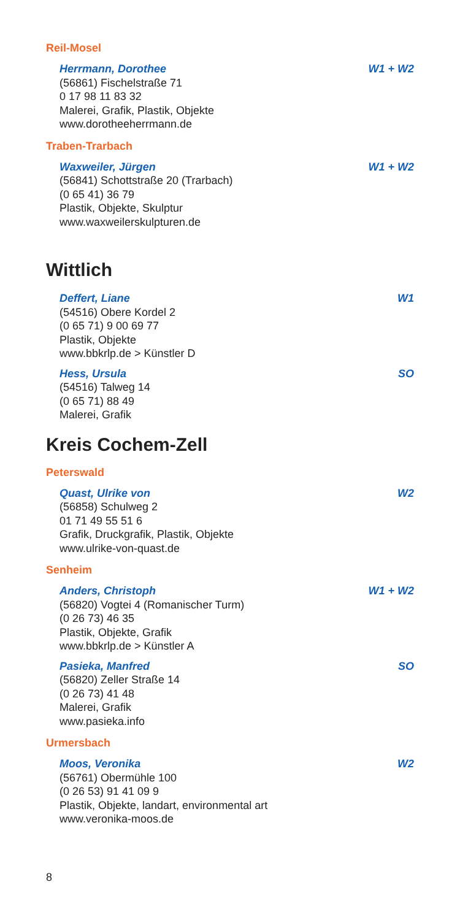Reil-Mosel
Herrmann, Dorothee W1 + W2
(56861) Fischelstraße 71
0 17 98 11 83 32
Malerei, Grafik, Plastik, Objekte
www.dorotheeherrmann.de
Traben-Trarbach
Waxweiler, Jürgen W1 + W2
(56841) Schottstraße 20 (Trarbach)
(0 65 41) 36 79
Plastik, Objekte, Skulptur
www.waxweilerskulpturen.de
Wittlich
Deffert, Liane W1
(54516) Obere Kordel 2
(0 65 71) 9 00 69 77
Plastik, Objekte
www.bbkrlp.de > Künstler D
Hess, Ursula SO
(54516) Talweg 14
(0 65 71) 88 49
Malerei, Grafik
Kreis Cochem-Zell
Peterswald
Quast, Ulrike von W2
(56858) Schulweg 2
01 71 49 55 51 6
Grafik, Druckgrafik, Plastik, Objekte
www.ulrike-von-quast.de
Senheim
Anders, Christoph W1 + W2
(56820) Vogtei 4 (Romanischer Turm)
(0 26 73) 46 35
Plastik, Objekte, Grafik
www.bbkrlp.de > Künstler A
Pasieka, Manfred SO
(56820) Zeller Straße 14
(0 26 73) 41 48
Malerei, Grafik
www.pasieka.info
Urmersbach
Moos, Veronika W2
(56761) Obermühle 100
(0 26 53) 91 41 09 9
Plastik, Objekte, landart, environmental art
www.veronika-moos.de
8